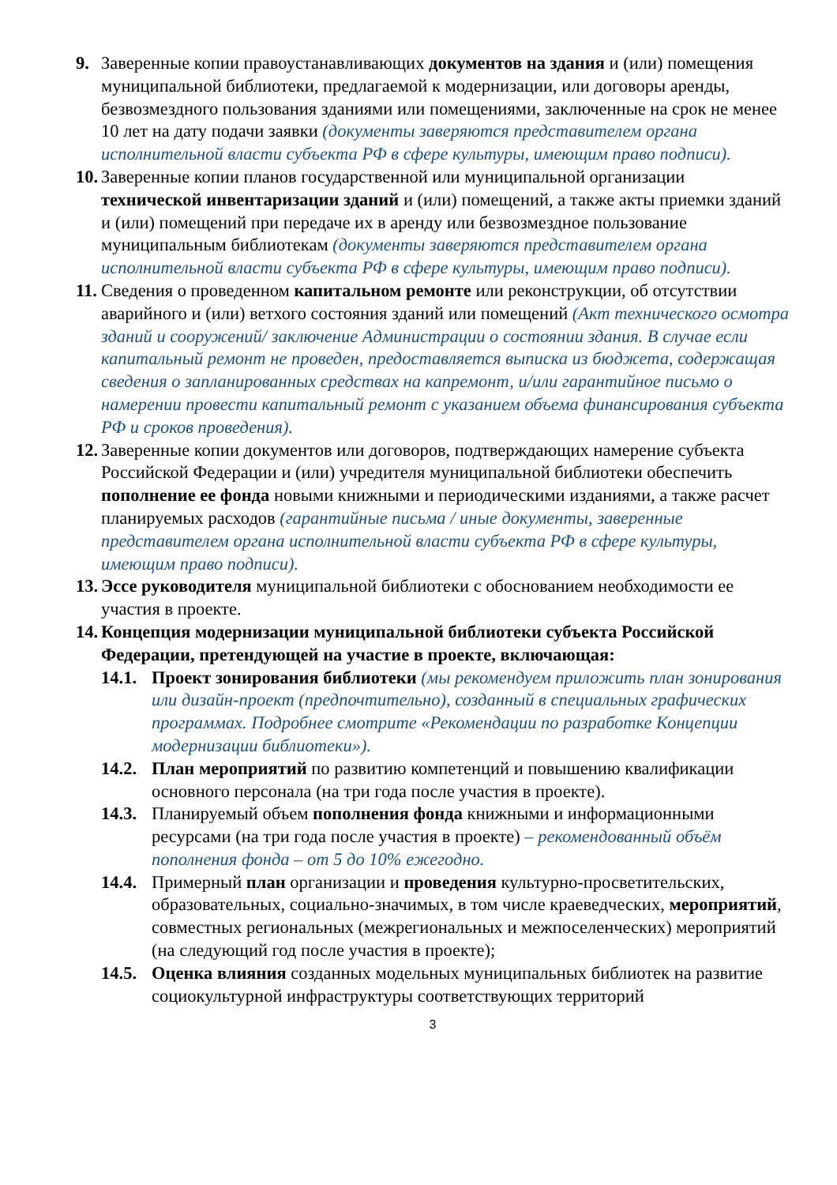9. Заверенные копии правоустанавливающих документов на здания и (или) помещения муниципальной библиотеки, предлагаемой к модернизации, или договоры аренды, безвозмездного пользования зданиями или помещениями, заключенные на срок не менее 10 лет на дату подачи заявки (документы заверяются представителем органа исполнительной власти субъекта РФ в сфере культуры, имеющим право подписи).
10.
Заверенные копии планов государственной или муниципальной организации технической инвентаризации зданий и (или) помещений, а также акты приемки зданий и (или) помещений при передаче их в аренду или безвозмездное пользование муниципальным библиотекам (документы заверяются представителем органа исполнительной власти субъекта РФ в сфере культуры, имеющим право подписи).
11.
Сведения о проведенном капитальном ремонте или реконструкции, об отсутствии аварийного и (или) ветхого состояния зданий или помещений (Акт технического осмотра зданий и сооружений/ заключение Администрации о состоянии здания. В случае если капитальный ремонт не проведен, предоставляется выписка из бюджета, содержащая сведения о запланированных средствах на капремонт, и/или гарантийное письмо о намерении провести капитальный ремонт с указанием объема финансирования субъекта РФ и сроков проведения).
12.
Заверенные копии документов или договоров, подтверждающих намерение субъекта Российской Федерации и (или) учредителя муниципальной библиотеки обеспечить пополнение ее фонда новыми книжными и периодическими изданиями, а также расчет планируемых расходов (гарантийные письма / иные документы, заверенные представителем органа исполнительной власти субъекта РФ в сфере культуры, имеющим право подписи).
13.
Эссе руководителя муниципальной библиотеки с обоснованием необходимости ее участия в проекте.
14.
Концепция модернизации муниципальной библиотеки субъекта Российской Федерации, претендующей на участие в проекте, включающая:
14.1.
Проект зонирования библиотеки (мы рекомендуем приложить план зонирования или дизайн-проект (предпочтительно), созданный в специальных графических программах. Подробнее смотрите «Рекомендации по разработке Концепции модернизации библиотеки»).
14.2.
План мероприятий по развитию компетенций и повышению квалификации основного персонала (на три года после участия в проекте).
14.3.
Планируемый объем пополнения фонда книжными и информационными ресурсами (на три года после участия в проекте) – рекомендованный объём пополнения фонда – от 5 до 10% ежегодно.
14.4.
Примерный план организации и проведения культурно-просветительских, образовательных, социально-значимых, в том числе краеведческих, мероприятий, совместных региональных (межрегиональных и межпоселенческих) мероприятий (на следующий год после участия в проекте);
14.5.
Оценка влияния созданных модельных муниципальных библиотек на развитие социокультурной инфраструктуры соответствующих территорий
3